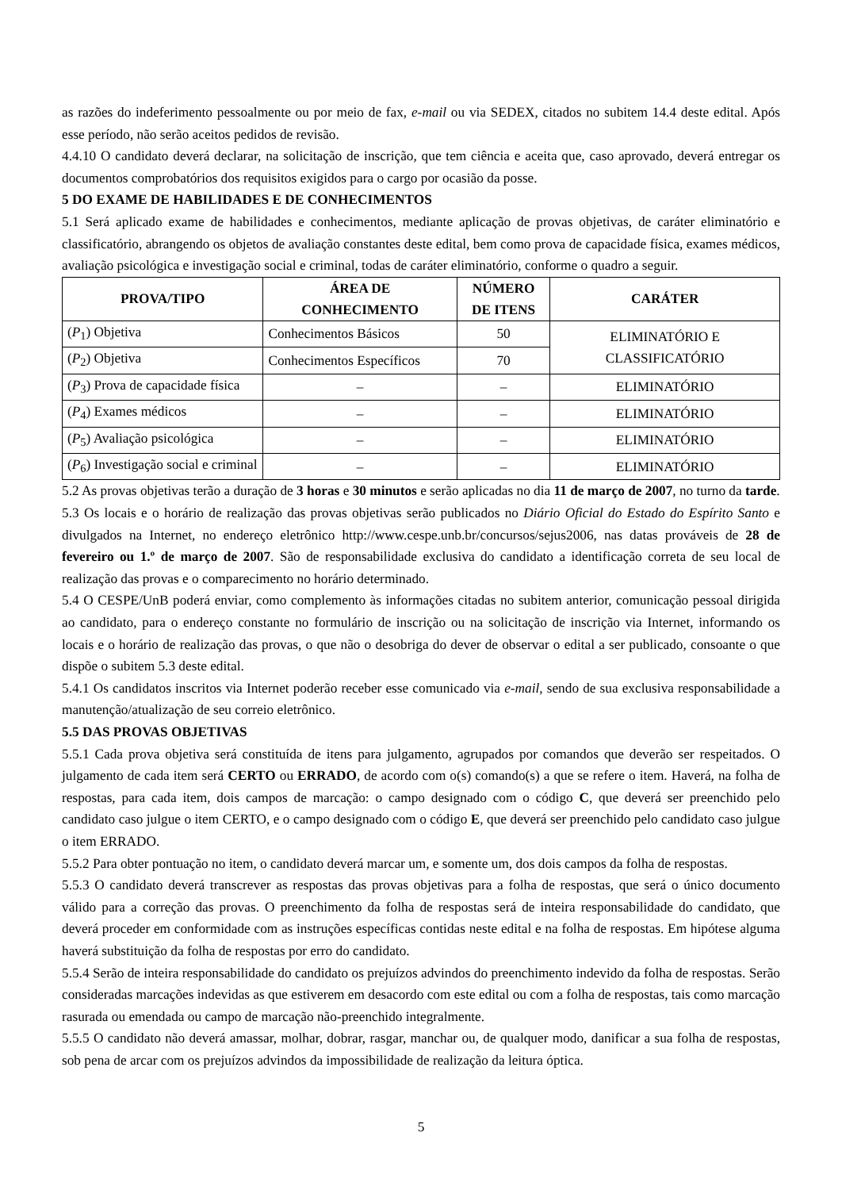as razões do indeferimento pessoalmente ou por meio de fax, e-mail ou via SEDEX, citados no subitem 14.4 deste edital. Após esse período, não serão aceitos pedidos de revisão.
4.4.10 O candidato deverá declarar, na solicitação de inscrição, que tem ciência e aceita que, caso aprovado, deverá entregar os documentos comprobatórios dos requisitos exigidos para o cargo por ocasião da posse.
5 DO EXAME DE HABILIDADES E DE CONHECIMENTOS
5.1 Será aplicado exame de habilidades e conhecimentos, mediante aplicação de provas objetivas, de caráter eliminatório e classificatório, abrangendo os objetos de avaliação constantes deste edital, bem como prova de capacidade física, exames médicos, avaliação psicológica e investigação social e criminal, todas de caráter eliminatório, conforme o quadro a seguir.
| PROVA/TIPO | ÁREA DE CONHECIMENTO | NÚMERO DE ITENS | CARÁTER |
| --- | --- | --- | --- |
| ( P<sub>1</sub>) Objetiva | Conhecimentos Básicos | 50 | ELIMINATÓRIO E CLASSIFICATÓRIO |
| ( P<sub>2</sub>) Objetiva | Conhecimentos Específicos | 70 | |
| ( P<sub>3</sub>) Prova de capacidade física | – | – | ELIMINATÓRIO |
| ( P<sub>4</sub>) Exames médicos | – | – | ELIMINATÓRIO |
| ( P<sub>5</sub>) Avaliação psicológica | – | – | ELIMINATÓRIO |
| ( P<sub>6</sub>) Investigação social e criminal | – | – | ELIMINATÓRIO |
5.2 As provas objetivas terão a duração de 3 horas e 30 minutos e serão aplicadas no dia 11 de março de 2007, no turno da tarde.
5.3 Os locais e o horário de realização das provas objetivas serão publicados no Diário Oficial do Estado do Espírito Santo e divulgados na Internet, no endereço eletrônico http://www.cespe.unb.br/concursos/sejus2006, nas datas prováveis de 28 de fevereiro ou 1.º de março de 2007. São de responsabilidade exclusiva do candidato a identificação correta de seu local de realização das provas e o comparecimento no horário determinado.
5.4 O CESPE/UnB poderá enviar, como complemento às informações citadas no subitem anterior, comunicação pessoal dirigida ao candidato, para o endereço constante no formulário de inscrição ou na solicitação de inscrição via Internet, informando os locais e o horário de realização das provas, o que não o desobriga do dever de observar o edital a ser publicado, consoante o que dispõe o subitem 5.3 deste edital.
5.4.1 Os candidatos inscritos via Internet poderão receber esse comunicado via e-mail, sendo de sua exclusiva responsabilidade a manutenção/atualização de seu correio eletrônico.
5.5 DAS PROVAS OBJETIVAS
5.5.1 Cada prova objetiva será constituída de itens para julgamento, agrupados por comandos que deverão ser respeitados. O julgamento de cada item será CERTO ou ERRADO, de acordo com o(s) comando(s) a que se refere o item. Haverá, na folha de respostas, para cada item, dois campos de marcação: o campo designado com o código C, que deverá ser preenchido pelo candidato caso julgue o item CERTO, e o campo designado com o código E, que deverá ser preenchido pelo candidato caso julgue o item ERRADO.
5.5.2 Para obter pontuação no item, o candidato deverá marcar um, e somente um, dos dois campos da folha de respostas.
5.5.3 O candidato deverá transcrever as respostas das provas objetivas para a folha de respostas, que será o único documento válido para a correção das provas. O preenchimento da folha de respostas será de inteira responsabilidade do candidato, que deverá proceder em conformidade com as instruções específicas contidas neste edital e na folha de respostas. Em hipótese alguma haverá substituição da folha de respostas por erro do candidato.
5.5.4 Serão de inteira responsabilidade do candidato os prejuízos advindos do preenchimento indevido da folha de respostas. Serão consideradas marcações indevidas as que estiverem em desacordo com este edital ou com a folha de respostas, tais como marcação rasurada ou emendada ou campo de marcação não-preenchido integralmente.
5.5.5 O candidato não deverá amassar, molhar, dobrar, rasgar, manchar ou, de qualquer modo, danificar a sua folha de respostas, sob pena de arcar com os prejuízos advindos da impossibilidade de realização da leitura óptica.
5